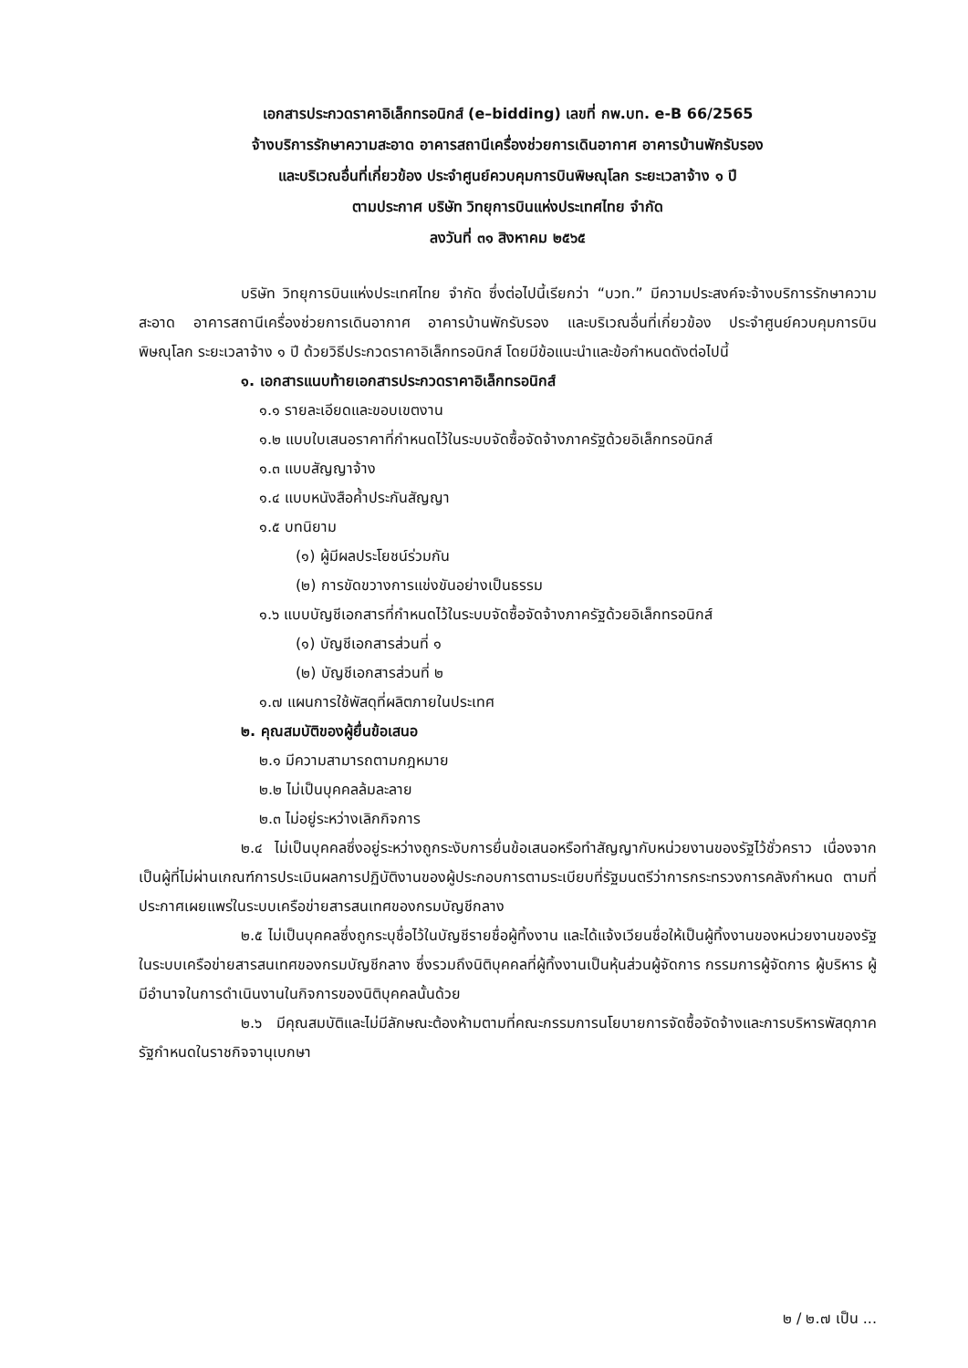เอกสารประกวดราคาอิเล็กทรอนิกส์ (e–bidding) เลขที่ กพ.บท. e-B 66/2565
จ้างบริการรักษาความสะอาด อาคารสถานีเครื่องช่วยการเดินอากาศ อาคารบ้านพักรับรอง
และบริเวณอื่นที่เกี่ยวข้อง ประจำศูนย์ควบคุมการบินพิษณุโลก ระยะเวลาจ้าง ๑ ปี
ตามประกาศ บริษัท วิทยุการบินแห่งประเทศไทย จำกัด
ลงวันที่ ๓๑ สิงหาคม ๒๕๖๕
บริษัท วิทยุการบินแห่งประเทศไทย จำกัด ซึ่งต่อไปนี้เรียกว่า “บวท.” มีความประสงค์จะจ้างบริการรักษาความสะอาด อาคารสถานีเครื่องช่วยการเดินอากาศ อาคารบ้านพักรับรอง และบริเวณอื่นที่เกี่ยวข้อง ประจำศูนย์ควบคุมการบินพิษณุโลก ระยะเวลาจ้าง ๑ ปี ด้วยวิธีประกวดราคาอิเล็กทรอนิกส์ โดยมีข้อแนะนำและข้อกำหนดดังต่อไปนี้
๑. เอกสารแนบท้ายเอกสารประกวดราคาอิเล็กทรอนิกส์
๑.๑ รายละเอียดและขอบเขตงาน
๑.๒ แบบใบเสนอราคาที่กำหนดไว้ในระบบจัดซื้อจัดจ้างภาครัฐด้วยอิเล็กทรอนิกส์
๑.๓ แบบสัญญาจ้าง
๑.๔ แบบหนังสือค้ำประกันสัญญา
๑.๕ บทนิยาม
(๑) ผู้มีผลประโยชน์ร่วมกัน
(๒) การขัดขวางการแข่งขันอย่างเป็นธรรม
๑.๖ แบบบัญชีเอกสารที่กำหนดไว้ในระบบจัดซื้อจัดจ้างภาครัฐด้วยอิเล็กทรอนิกส์
(๑) บัญชีเอกสารส่วนที่ ๑
(๒) บัญชีเอกสารส่วนที่ ๒
๑.๗ แผนการใช้พัสดุที่ผลิตภายในประเทศ
๒. คุณสมบัติของผู้ยื่นข้อเสนอ
๒.๑ มีความสามารถตามกฎหมาย
๒.๒ ไม่เป็นบุคคลล้มละลาย
๒.๓ ไม่อยู่ระหว่างเลิกกิจการ
๒.๔ ไม่เป็นบุคคลซึ่งอยู่ระหว่างถูกระงับการยื่นข้อเสนอหรือทำสัญญากับหน่วยงานของรัฐไว้ชั่วคราว เนื่องจากเป็นผู้ที่ไม่ผ่านเกณฑ์การประเมินผลการปฏิบัติงานของผู้ประกอบการตามระเบียบที่รัฐมนตรีว่าการกระทรวงการคลังกำหนด ตามที่ประกาศเผยแพร่ในระบบเครือข่ายสารสนเทศของกรมบัญชีกลาง
๒.๕ ไม่เป็นบุคคลซึ่งถูกระบุชื่อไว้ในบัญชีรายชื่อผู้ทิ้งงาน และได้แจ้งเวียนชื่อให้เป็นผู้ทิ้งงานของหน่วยงานของรัฐในระบบเครือข่ายสารสนเทศของกรมบัญชีกลาง ซึ่งรวมถึงนิติบุคคลที่ผู้ทิ้งงานเป็นหุ้นส่วนผู้จัดการ กรรมการผู้จัดการ ผู้บริหาร ผู้มีอำนาจในการดำเนินงานในกิจการของนิติบุคคลนั้นด้วย
๒.๖ มีคุณสมบัติและไม่มีลักษณะต้องห้ามตามที่คณะกรรมการนโยบายการจัดซื้อจัดจ้างและการบริหารพัสดุภาครัฐกำหนดในราชกิจจานุเบกษา
๒ / ๒.๗ เป็น ...